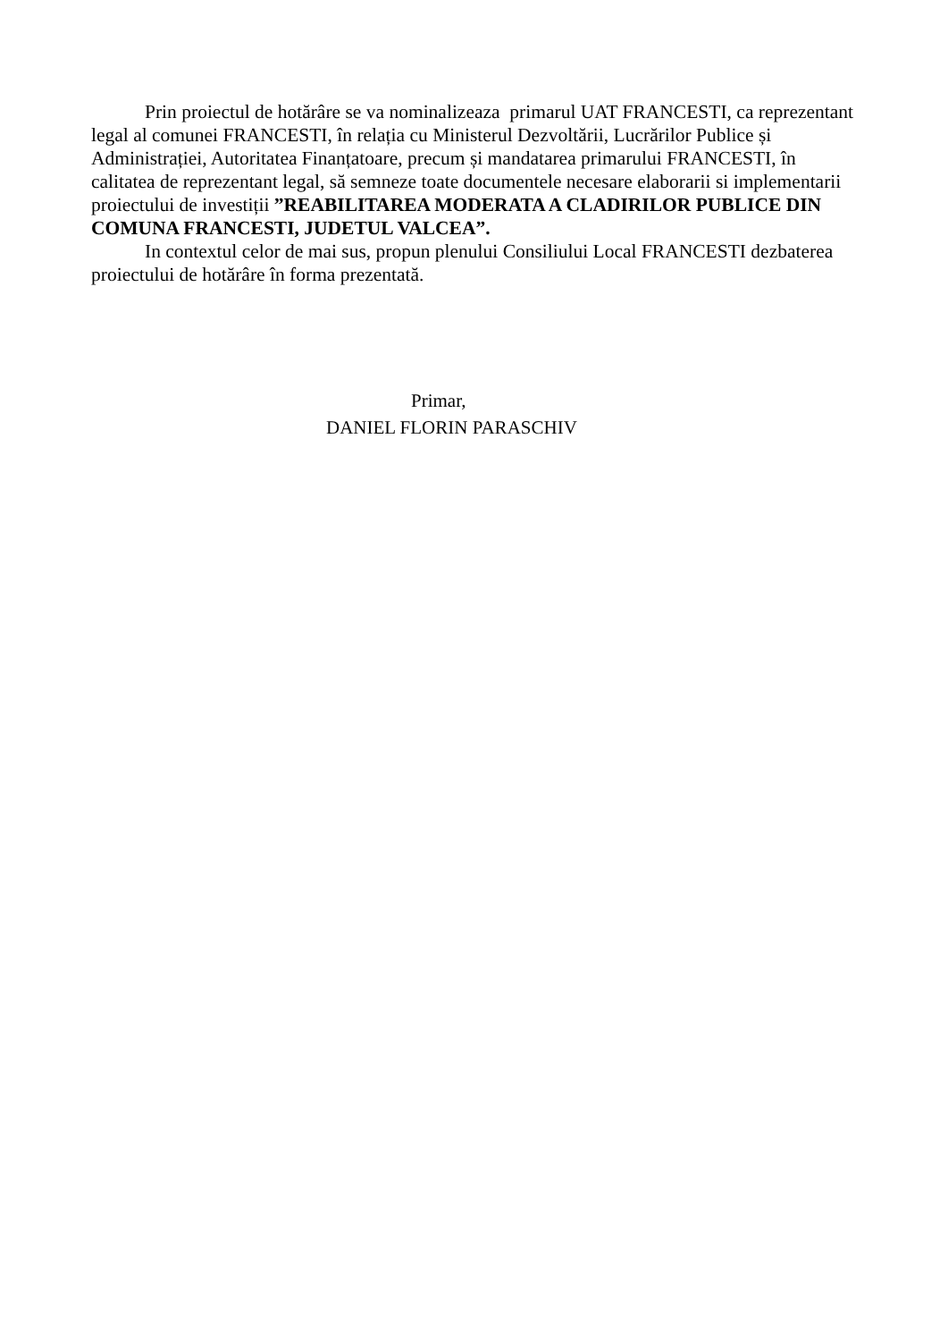Prin proiectul de hotărâre se va nominalizeaza primarul UAT FRANCESTI, ca reprezentant legal al comunei FRANCESTI, în relația cu Ministerul Dezvoltării, Lucrărilor Publice și Administrației, Autoritatea Finanțatoare, precum și mandatarea primarului FRANCESTI, în calitatea de reprezentant legal, să semneze toate documentele necesare elaborarii si implementarii proiectului de investiții ”REABILITAREA MODERATA A CLADIRILOR PUBLICE DIN COMUNA FRANCESTI, JUDETUL VALCEA”.
In contextul celor de mai sus, propun plenului Consiliului Local FRANCESTI dezbaterea proiectului de hotărâre în forma prezentată.
Primar,
DANIEL FLORIN PARASCHIV